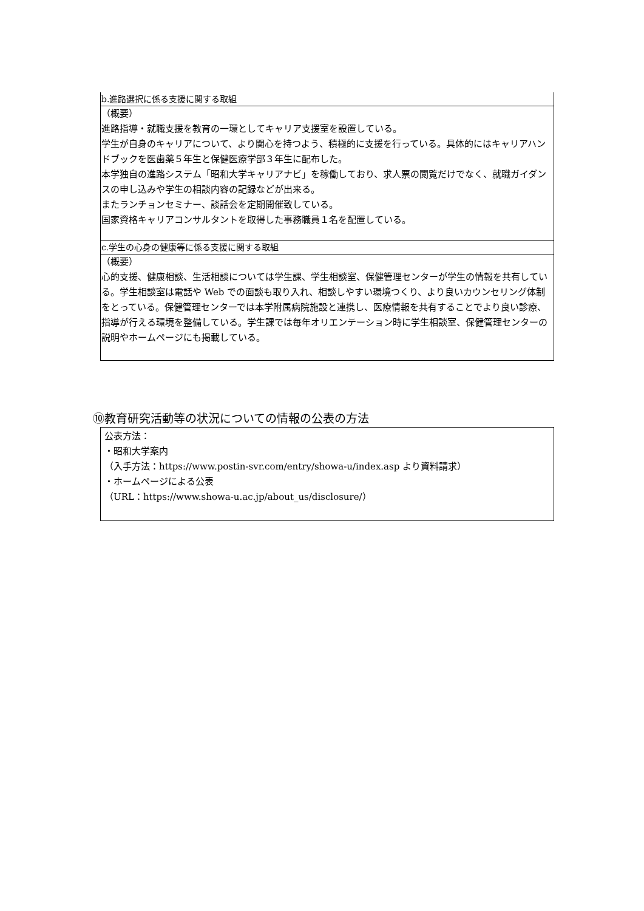| b.進路選択に係る支援に関する取組 |
| （概要） 進路指導・就職支援を教育の一環としてキャリア支援室を設置している。 学生が自身のキャリアについて、より関心を持つよう、積極的に支援を行っている。具体的にはキャリアハンドブックを医歯薬５年生と保健医療学部３年生に配布した。 本学独自の進路システム「昭和大学キャリアナビ」を稼働しており、求人票の閲覧だけでなく、就職ガイダンスの申し込みや学生の相談内容の記録などが出来る。 またランチョンセミナー、談話会を定期開催致している。 国家資格キャリアコンサルタントを取得した事務職員１名を配置している。 |
| c.学生の心身の健康等に係る支援に関する取組 |
| （概要） 心的支援、健康相談、生活相談については学生課、学生相談室、保健管理センターが学生の情報を共有している。学生相談室は電話や Web での面談も取り入れ、相談しやすい環境つくり、より良いカウンセリング体制をとっている。保健管理センターでは本学附属病院施設と連携し、医療情報を共有することでより良い診療、指導が行える環境を整備している。学生課では毎年オリエンテーション時に学生相談室、保健管理センターの説明やホームページにも掲載している。 |
⑩教育研究活動等の状況についての情報の公表の方法
公表方法：
・昭和大学案内
（入手方法：https://www.postin-svr.com/entry/showa-u/index.asp より資料請求）
・ホームページによる公表
（URL：https://www.showa-u.ac.jp/about_us/disclosure/）